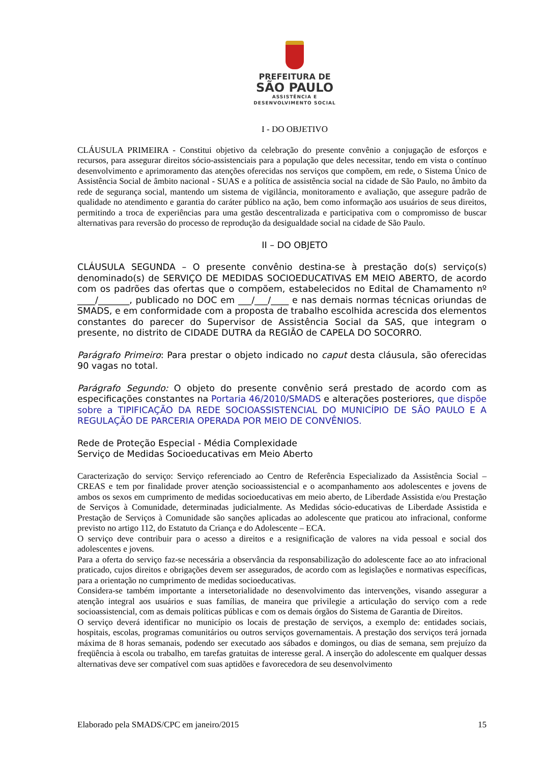PREFEITURA DE
SÃO PAULO
ASSISTÊNCIA E
DESENVOLVIMENTO SOCIAL
I - DO OBJETIVO
CLÁUSULA PRIMEIRA - Constitui objetivo da celebração do presente convênio a conjugação de esforços e recursos, para assegurar direitos sócio-assistenciais para a população que deles necessitar, tendo em vista o contínuo desenvolvimento e aprimoramento das atenções oferecidas nos serviços que compõem, em rede, o Sistema Único de Assistência Social de âmbito nacional - SUAS e a política de assistência social na cidade de São Paulo, no âmbito da rede de segurança social, mantendo um sistema de vigilância, monitoramento e avaliação, que assegure padrão de qualidade no atendimento e garantia do caráter público na ação, bem como informação aos usuários de seus direitos, permitindo a troca de experiências para uma gestão descentralizada e participativa com o compromisso de buscar alternativas para reversão do processo de reprodução da desigualdade social na cidade de São Paulo.
II – DO OBJETO
CLÁUSULA SEGUNDA – O presente convênio destina-se à prestação do(s) serviço(s) denominado(s) de SERVIÇO DE MEDIDAS SOCIOEDUCATIVAS EM MEIO ABERTO, de acordo com os padrões das ofertas que o compõem, estabelecidos no Edital de Chamamento nº ____/_______, publicado no DOC em ___/___/____ e nas demais normas técnicas oriundas de SMADS, e em conformidade com a proposta de trabalho escolhida acrescida dos elementos constantes do parecer do Supervisor de Assistência Social da SAS, que integram o presente, no distrito de CIDADE DUTRA da REGIÃO de CAPELA DO SOCORRO.
Parágrafo Primeiro: Para prestar o objeto indicado no caput desta cláusula, são oferecidas 90 vagas no total.
Parágrafo Segundo: O objeto do presente convênio será prestado de acordo com as especificações constantes na Portaria 46/2010/SMADS e alterações posteriores, que dispõe sobre a TIPIFICAÇÃO DA REDE SOCIOASSISTENCIAL DO MUNICÍPIO DE SÃO PAULO E A REGULAÇÃO DE PARCERIA OPERADA POR MEIO DE CONVÊNIOS.
Rede de Proteção Especial - Média Complexidade
Serviço de Medidas Socioeducativas em Meio Aberto
Caracterização do serviço: Serviço referenciado ao Centro de Referência Especializado da Assistência Social – CREAS e tem por finalidade prover atenção socioassistencial e o acompanhamento aos adolescentes e jovens de ambos os sexos em cumprimento de medidas socioeducativas em meio aberto, de Liberdade Assistida e/ou Prestação de Serviços à Comunidade, determinadas judicialmente. As Medidas sócio-educativas de Liberdade Assistida e Prestação de Serviços à Comunidade são sanções aplicadas ao adolescente que praticou ato infracional, conforme previsto no artigo 112, do Estatuto da Criança e do Adolescente – ECA.
O serviço deve contribuir para o acesso a direitos e a resignificação de valores na vida pessoal e social dos adolescentes e jovens.
Para a oferta do serviço faz-se necessária a observância da responsabilização do adolescente face ao ato infracional praticado, cujos direitos e obrigações devem ser assegurados, de acordo com as legislações e normativas específicas, para a orientação no cumprimento de medidas socioeducativas.
Considera-se também importante a intersetorialidade no desenvolvimento das intervenções, visando assegurar a atenção integral aos usuários e suas famílias, de maneira que privilegie a articulação do serviço com a rede socioassistencial, com as demais políticas públicas e com os demais órgãos do Sistema de Garantia de Direitos.
O serviço deverá identificar no município os locais de prestação de serviços, a exemplo de: entidades sociais, hospitais, escolas, programas comunitários ou outros serviços governamentais. A prestação dos serviços terá jornada máxima de 8 horas semanais, podendo ser executado aos sábados e domingos, ou dias de semana, sem prejuízo da freqüência à escola ou trabalho, em tarefas gratuitas de interesse geral. A inserção do adolescente em qualquer dessas alternativas deve ser compatível com suas aptidões e favorecedora de seu desenvolvimento
Elaborado pela SMADS/CPC em janeiro/2015 15